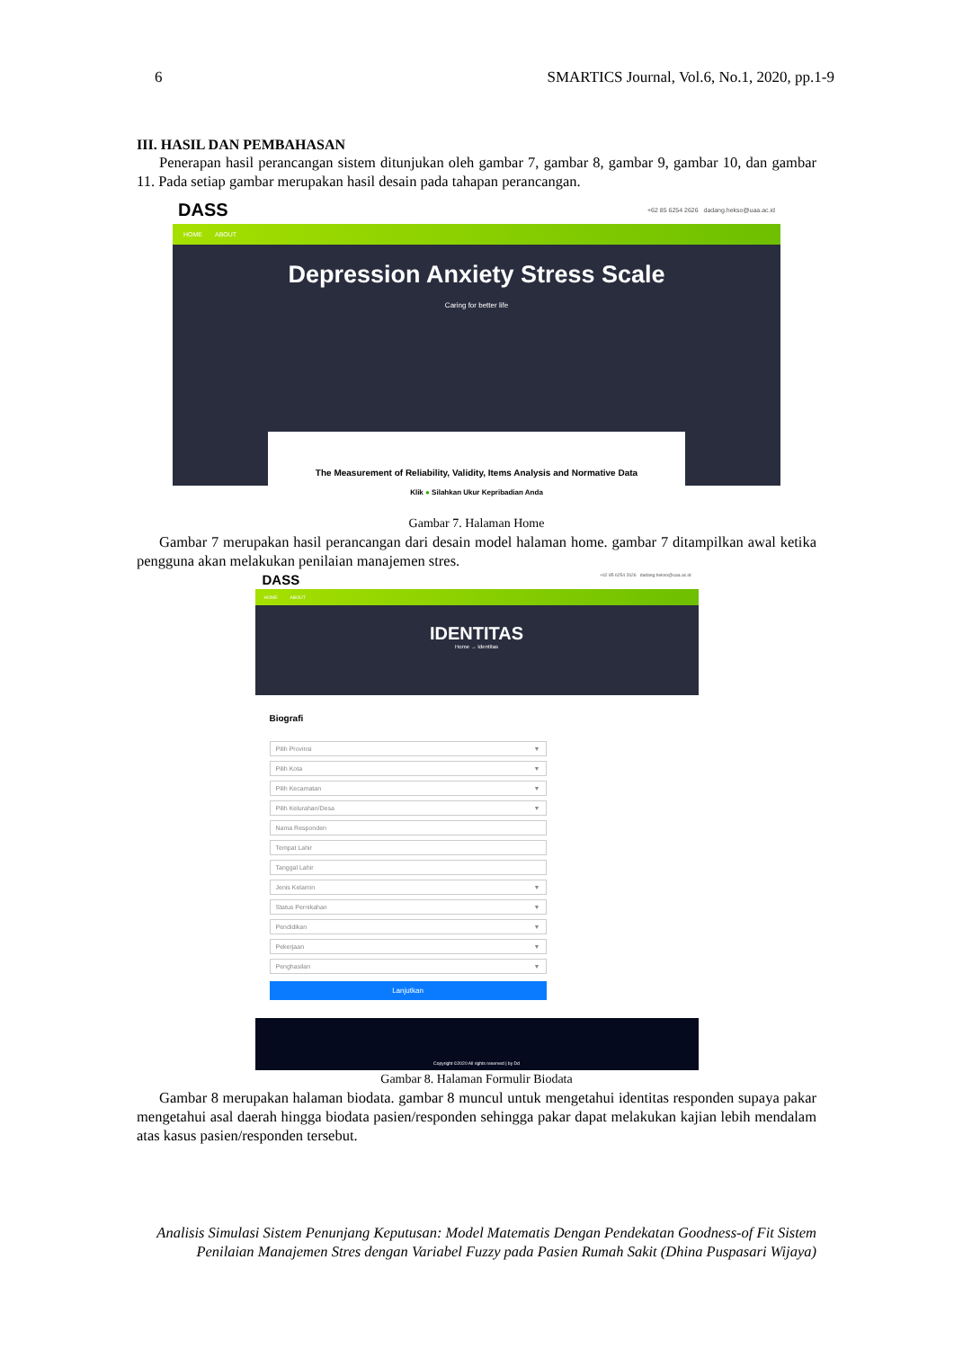6 SMARTICS Journal, Vol.6, No.1, 2020, pp.1-9
III. HASIL DAN PEMBAHASAN
Penerapan hasil perancangan sistem ditunjukan oleh gambar 7, gambar 8, gambar 9, gambar 10, dan gambar 11. Pada setiap gambar merupakan hasil desain pada tahapan perancangan.
DASS +62 85 6254 2626 dadang.hekso@uaa.ac.id
HOME ABOUT
Depression Anxiety Stress Scale
Caring for better life
The Measurement of Reliability, Validity, Items Analysis and Normative Data
Klik ● Silahkan Ukur Kepribadian Anda
Gambar 7. Halaman Home
Gambar 7 merupakan hasil perancangan dari desain model halaman home. gambar 7 ditampilkan awal ketika pengguna akan melakukan penilaian manajemen stres.
DASS +62 85 6254 2626 dadang.hekso@uaa.ac.id
HOME ABOUT
IDENTITAS
Home → Identitas
Biografi
Pilih Provinsi ▼
Pilih Kota ▼
Pilih Kecamatan ▼
Pilih Kelurahan/Desa ▼
Nama Responden
Tempat Lahir
Tanggal Lahir
Jenis Kelamin ▼
Status Pernikahan ▼
Pendidikan ▼
Pekerjaan ▼
Penghasilan ▼
Lanjutkan
Copyright ©2020 All rights reserved | by Dd
Gambar 8. Halaman Formulir Biodata
Gambar 8 merupakan halaman biodata. gambar 8 muncul untuk mengetahui identitas responden supaya pakar mengetahui asal daerah hingga biodata pasien/responden sehingga pakar dapat melakukan kajian lebih mendalam atas kasus pasien/responden tersebut.
Analisis Simulasi Sistem Penunjang Keputusan: Model Matematis Dengan Pendekatan Goodness-of Fit Sistem Penilaian Manajemen Stres dengan Variabel Fuzzy pada Pasien Rumah Sakit (Dhina Puspasari Wijaya)